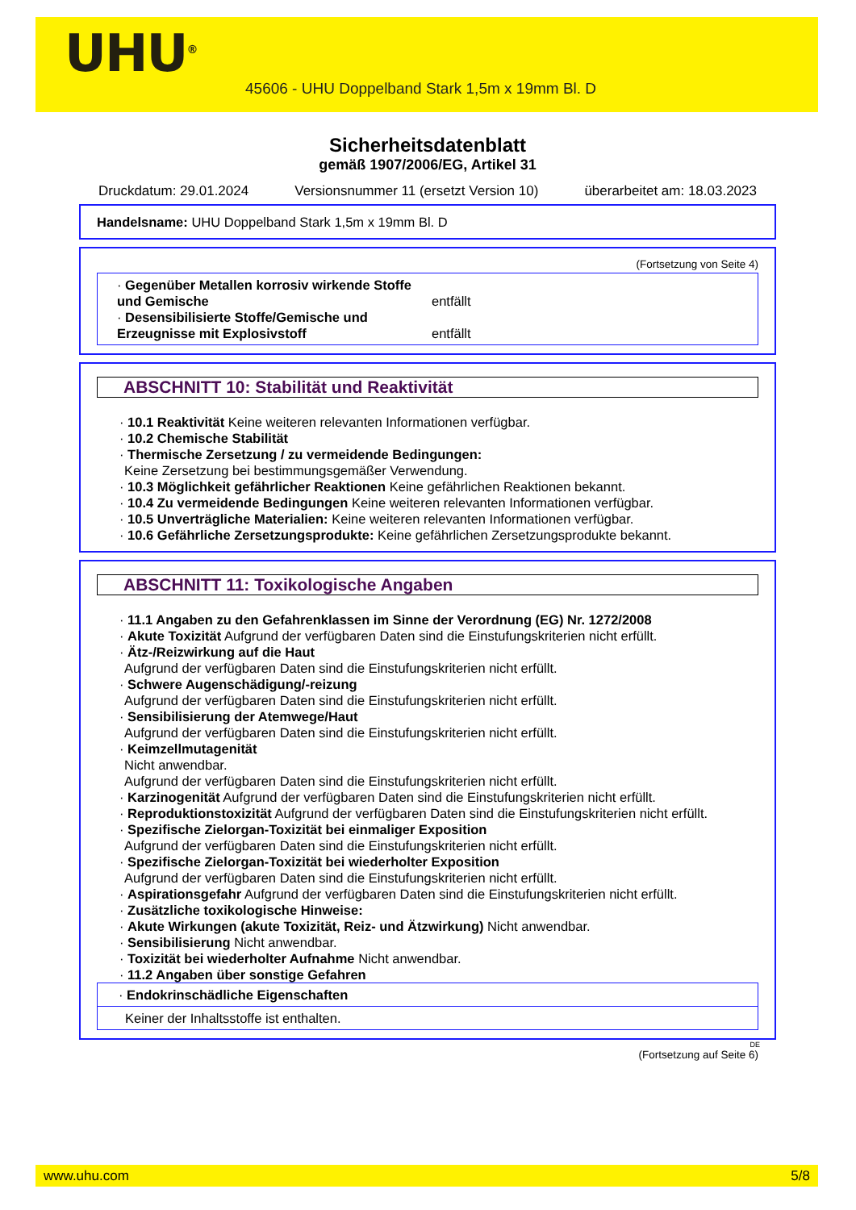UHU<sup>®</sup>
45606 - UHU Doppelband Stark 1,5m x 19mm Bl. D
Sicherheitsdatenblatt
gemäß 1907/2006/EG, Artikel 31
Druckdatum: 29.01.2024 Versionsnummer 11 (ersetzt Version 10) überarbeitet am: 18.03.2023
Handelsname: UHU Doppelband Stark 1,5m x 19mm Bl. D
(Fortsetzung von Seite 4)
· Gegenüber Metallen korrosiv wirkende Stoffe und Gemische
entfällt
· Desensibilisierte Stoffe/Gemische und Erzeugnisse mit Explosivstoff
entfällt
ABSCHNITT 10: Stabilität und Reaktivität
· 10.1 Reaktivität Keine weiteren relevanten Informationen verfügbar.
· 10.2 Chemische Stabilität
· Thermische Zersetzung / zu vermeidende Bedingungen:
Keine Zersetzung bei bestimmungsgemäßer Verwendung.
· 10.3 Möglichkeit gefährlicher Reaktionen Keine gefährlichen Reaktionen bekannt.
· 10.4 Zu vermeidende Bedingungen Keine weiteren relevanten Informationen verfügbar.
· 10.5 Unverträgliche Materialien: Keine weiteren relevanten Informationen verfügbar.
· 10.6 Gefährliche Zersetzungsprodukte: Keine gefährlichen Zersetzungsprodukte bekannt.
ABSCHNITT 11: Toxikologische Angaben
· 11.1 Angaben zu den Gefahrenklassen im Sinne der Verordnung (EG) Nr. 1272/2008
· Akute Toxizität Aufgrund der verfügbaren Daten sind die Einstufungskriterien nicht erfüllt.
· Ätz-/Reizwirkung auf die Haut
Aufgrund der verfügbaren Daten sind die Einstufungskriterien nicht erfüllt.
· Schwere Augenschädigung/-reizung
Aufgrund der verfügbaren Daten sind die Einstufungskriterien nicht erfüllt.
· Sensibilisierung der Atemwege/Haut
Aufgrund der verfügbaren Daten sind die Einstufungskriterien nicht erfüllt.
· Keimzellmutagenität
Nicht anwendbar.
Aufgrund der verfügbaren Daten sind die Einstufungskriterien nicht erfüllt.
· Karzinogenität Aufgrund der verfügbaren Daten sind die Einstufungskriterien nicht erfüllt.
· Reproduktionstoxizität Aufgrund der verfügbaren Daten sind die Einstufungskriterien nicht erfüllt.
· Spezifische Zielorgan-Toxizität bei einmaliger Exposition
Aufgrund der verfügbaren Daten sind die Einstufungskriterien nicht erfüllt.
· Spezifische Zielorgan-Toxizität bei wiederholter Exposition
Aufgrund der verfügbaren Daten sind die Einstufungskriterien nicht erfüllt.
· Aspirationsgefahr Aufgrund der verfügbaren Daten sind die Einstufungskriterien nicht erfüllt.
· Zusätzliche toxikologische Hinweise:
· Akute Wirkungen (akute Toxizität, Reiz- und Ätzwirkung) Nicht anwendbar.
· Sensibilisierung Nicht anwendbar.
· Toxizität bei wiederholter Aufnahme Nicht anwendbar.
· 11.2 Angaben über sonstige Gefahren
· Endokrinschädliche Eigenschaften
Keiner der Inhaltsstoffe ist enthalten.
DE
(Fortsetzung auf Seite 6)
www.uhu.com 5/8